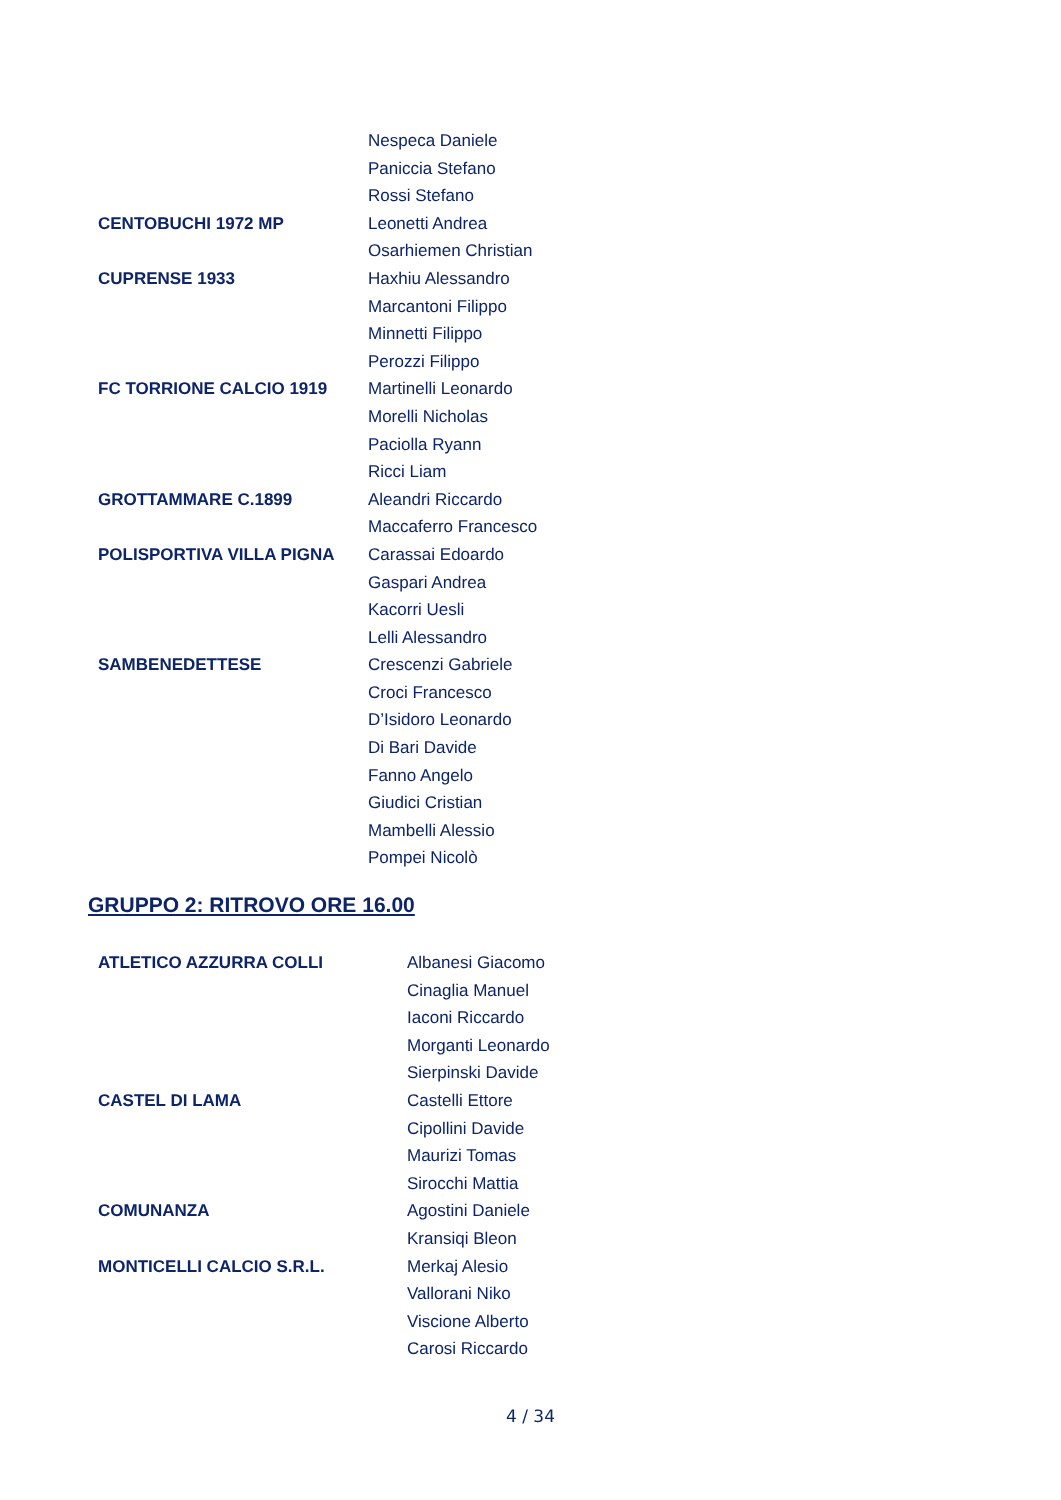| | Nespeca Daniele |
| | Paniccia Stefano |
| | Rossi Stefano |
| CENTOBUCHI 1972 MP | Leonetti Andrea |
| | Osarhiemen Christian |
| CUPRENSE 1933 | Haxhiu Alessandro |
| | Marcantoni Filippo |
| | Minnetti Filippo |
| | Perozzi Filippo |
| FC TORRIONE CALCIO 1919 | Martinelli Leonardo |
| | Morelli Nicholas |
| | Paciolla Ryann |
| | Ricci Liam |
| GROTTAMMARE C.1899 | Aleandri Riccardo |
| | Maccaferro Francesco |
| POLISPORTIVA VILLA PIGNA | Carassai Edoardo |
| | Gaspari Andrea |
| | Kacorri Uesli |
| | Lelli Alessandro |
| SAMBENEDETTESE | Crescenzi Gabriele |
| | Croci Francesco |
| | D’Isidoro Leonardo |
| | Di Bari Davide |
| | Fanno Angelo |
| | Giudici Cristian |
| | Mambelli Alessio |
| | Pompei Nicolò |
GRUPPO 2: RITROVO ORE 16.00
| ATLETICO AZZURRA COLLI | Albanesi Giacomo |
| | Cinaglia Manuel |
| | Iaconi Riccardo |
| | Morganti Leonardo |
| | Sierpinski Davide |
| CASTEL DI LAMA | Castelli Ettore |
| | Cipollini Davide |
| | Maurizi Tomas |
| | Sirocchi Mattia |
| COMUNANZA | Agostini Daniele |
| | Kransiqi Bleon |
| MONTICELLI CALCIO S.R.L. | Merkaj Alesio |
| | Vallorani Niko |
| | Viscione Alberto |
| | Carosi Riccardo |
4 / 34